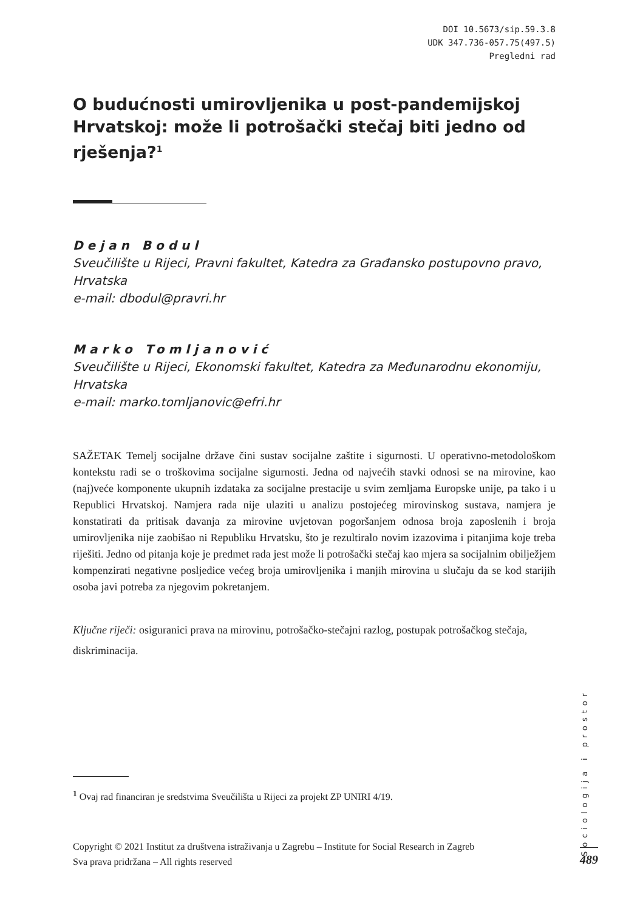DOI 10.5673/sip.59.3.8
UDK 347.736-057.75(497.5)
Pregledni rad
O budućnosti umirovljenika u post-pandemijskoj Hrvatskoj: može li potrošački stečaj biti jedno od rješenja?<sup>1</sup>
Dejan Bodul
Sveučilište u Rijeci, Pravni fakultet, Katedra za Građansko postupovno pravo, Hrvatska
e-mail: dbodul@pravri.hr
Marko Tomljanović
Sveučilište u Rijeci, Ekonomski fakultet, Katedra za Međunarodnu ekonomiju, Hrvatska
e-mail: marko.tomljanovic@efri.hr
SAŽETAK Temelj socijalne države čini sustav socijalne zaštite i sigurnosti. U operativno-metodološkom kontekstu radi se o troškovima socijalne sigurnosti. Jedna od najvećih stavki odnosi se na mirovine, kao (naj)veće komponente ukupnih izdataka za socijalne prestacije u svim zemljama Europske unije, pa tako i u Republici Hrvatskoj. Namjera rada nije ulaziti u analizu postojećeg mirovinskog sustava, namjera je konstatirati da pritisak davanja za mirovine uvjetovan pogoršanjem odnosa broja zaposlenih i broja umirovljenika nije zaobišao ni Republiku Hrvatsku, što je rezultiralo novim izazovima i pitanjima koje treba riješiti. Jedno od pitanja koje je predmet rada jest može li potrošački stečaj kao mjera sa socijalnim obilježjem kompenzirati negativne posljedice većeg broja umirovljenika i manjih mirovina u slučaju da se kod starijih osoba javi potreba za njegovim pokretanjem.
Ključne riječi: osiguranici prava na mirovinu, potrošačko-stečajni razlog, postupak potrošačkog stečaja, diskriminacija.
<sup>1</sup> Ovaj rad financiran je sredstvima Sveučilišta u Rijeci za projekt ZP UNIRI 4/19.
Copyright © 2021 Institut za društvena istraživanja u Zagrebu – Institute for Social Research in Zagreb
Sva prava pridržana – All rights reserved
Sociologija i prostor
489